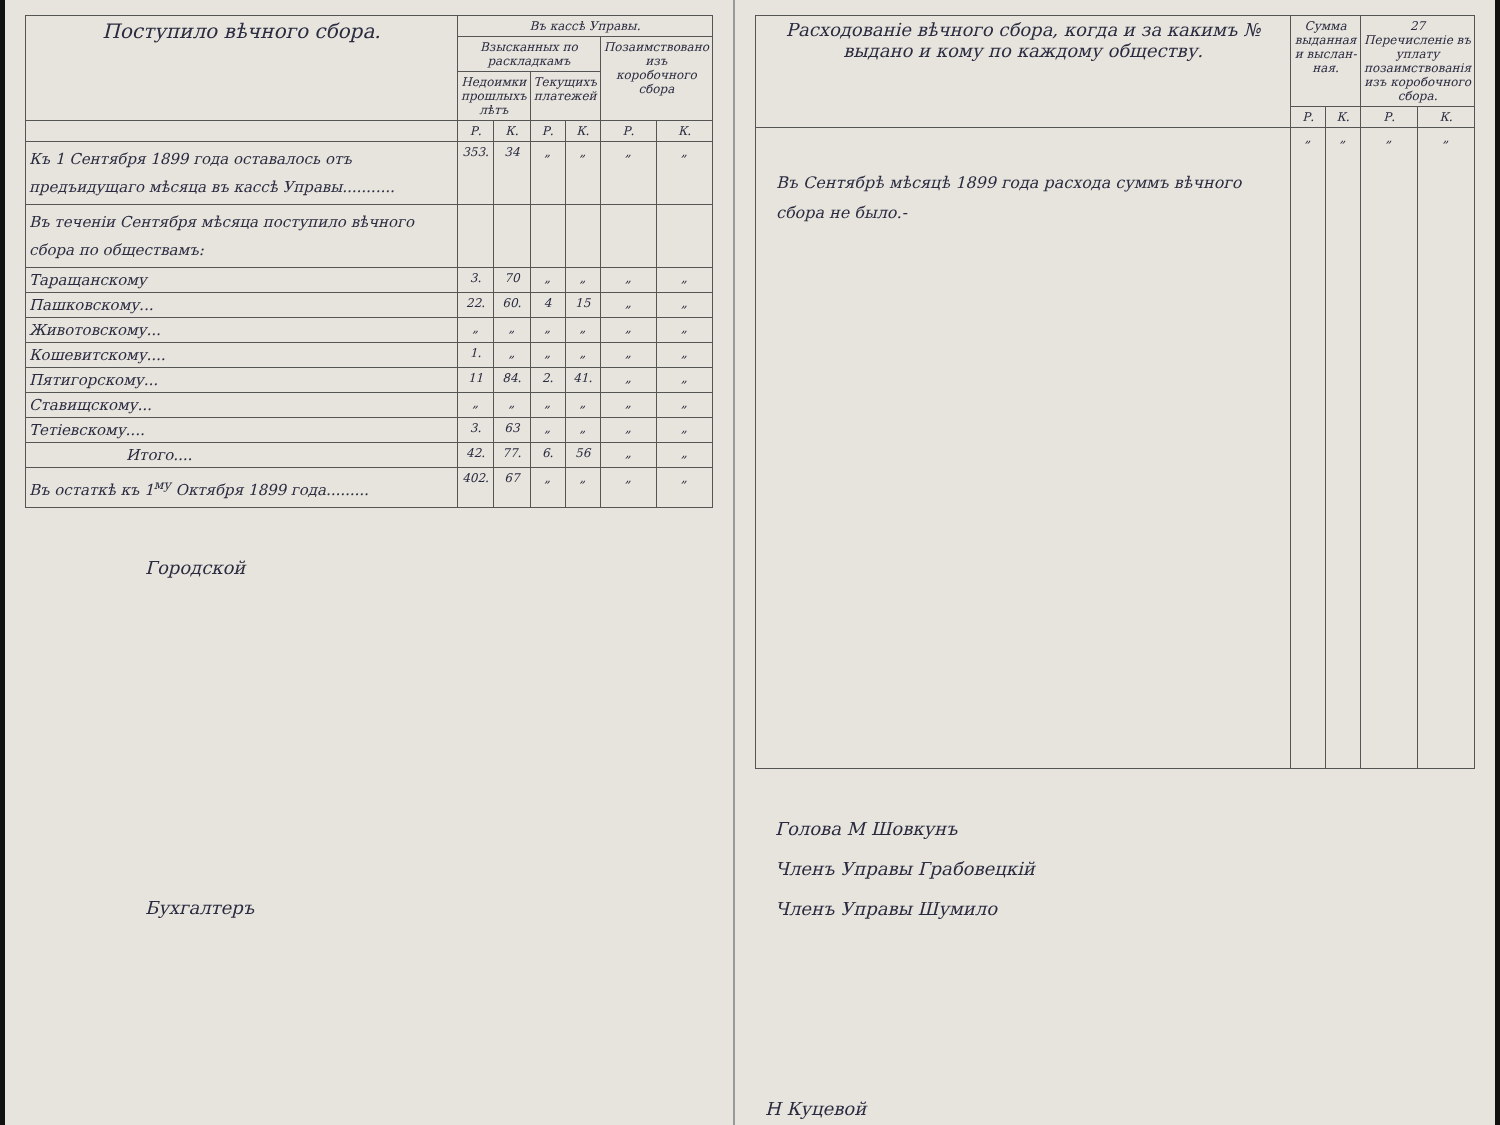| Поступило вѣчного сбора. | Въ кассѣ Управы. | | | | | |
| --- | --- | --- | --- | --- | --- | --- |
| | Взысканных по раскладкамъ | | | | Позаимствовано изъ коробочного сбора | |
| | Недоимки прошлыхъ лѣтъ | | Текущихъ платежей | | | |
| | Р. | К. | Р. | К. | Р. | К. |
| Къ 1 Сентября 1899 года оставалось отъ предъидущаго мѣсяца въ кассѣ Управы........... | 353. | 34 | „ | „ | „ | „ |
| Въ теченіи Сентября мѣсяца поступило вѣчного сбора по обществамъ: | | | | | | |
| Таращанскому | 3. | 70 | „ | „ | „ | „ |
| Пашковскому... | 22. | 60. | 4 | 15 | „ | „ |
| Животовскому... | „ | „ | „ | „ | „ | „ |
| Кошевитскому.... | 1. | „ | „ | „ | „ | „ |
| Пятигорскому... | 11 | 84. | 2. | 41. | „ | „ |
| Ставищскому... | „ | „ | „ | „ | „ | „ |
| Тетіевскому.... | 3. | 63 | „ | „ | „ | „ |
| Итого.... | 42. | 77. | 6. | 56 | „ | „ |
| Въ остаткѣ къ 1<sup>му</sup> Октября 1899 года......... | 402. | 67 | „ | „ | „ | „ |
Городской
Бухгалтеръ
| Расходованіе вѣчного сбора, когда и за какимъ № выдано и кому по каждому обществу. | Сумма выдан­ная и выслан­ная. | | 27 Перечисленіе въ уплату позаимствованія изъ коробочного сбора. | |
| --- | --- | --- | --- | --- |
| | Р. | К. | Р. | К. |
| Въ Сентябрѣ мѣсяцѣ 1899 года расхода суммъ вѣчного сбора не было.- | „ | „ | „ | „ |
Голова М Шовкунъ
Членъ Управы Грабовецкій
Членъ Управы Шумило
Н Куцевой